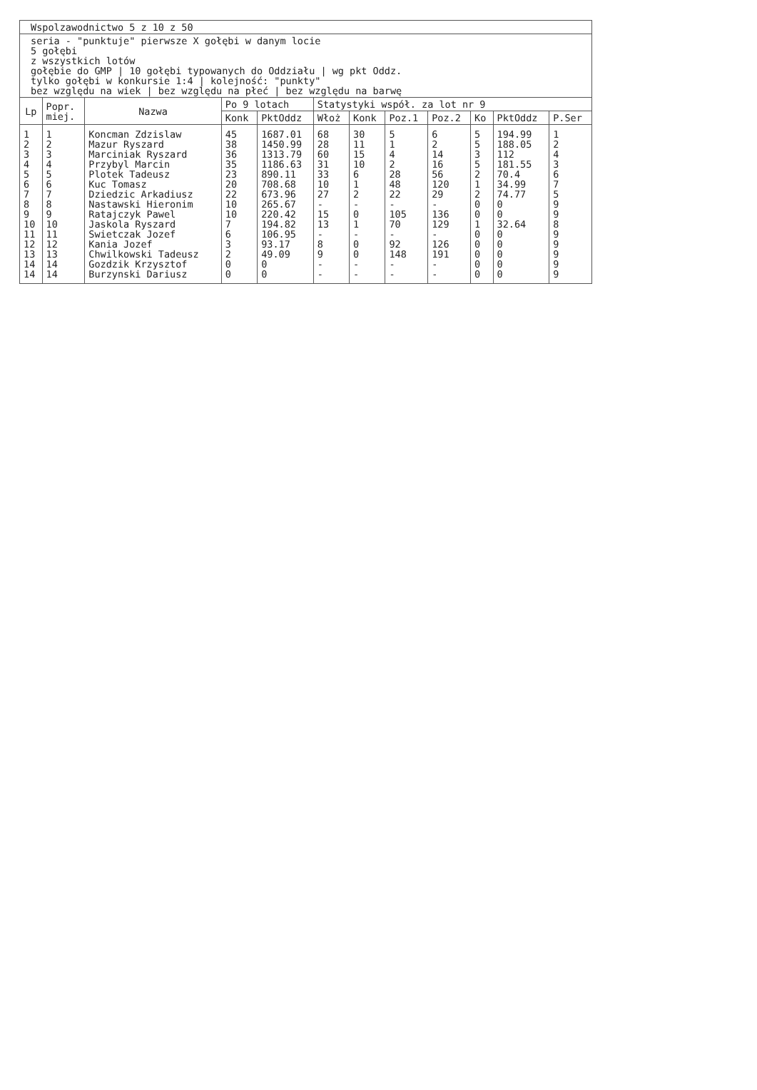Wspolzawodnictwo 5 z 10 z 50
seria - "punktuje" pierwsze X gołębi w danym locie
5 gołębi
z wszystkich lotów
gołębie do GMP | 10 gołębi typowanych do Oddziału | wg pkt Oddz.
tylko gołębi w konkursie 1:4 | kolejność: "punkty"
bez względu na wiek | bez względu na płeć | bez względu na barwę
| Lp | Popr. miej. | Nazwa | Po 9 lotach | | Statystyki współ. za lot nr 9 | | | | | | |
| --- | --- | --- | --- | --- | --- | --- | --- | --- | --- | --- | --- |
| | | | Konk | PktOddz | Włoż | Konk | Poz.1 | Poz.2 | Ko | PktOddz | P.Ser |
| 1 | 1 | Koncman Zdzislaw | 45 | 1687.01 | 68 | 30 | 5 | 6 | 5 | 194.99 | 1 |
| 2 | 2 | Mazur Ryszard | 38 | 1450.99 | 28 | 11 | 1 | 2 | 5 | 188.05 | 2 |
| 3 | 3 | Marciniak Ryszard | 36 | 1313.79 | 60 | 15 | 4 | 14 | 3 | 112 | 4 |
| 4 | 4 | Przybyl Marcin | 35 | 1186.63 | 31 | 10 | 2 | 16 | 5 | 181.55 | 3 |
| 5 | 5 | Plotek Tadeusz | 23 | 890.11 | 33 | 6 | 28 | 56 | 2 | 70.4 | 6 |
| 6 | 6 | Kuc Tomasz | 20 | 708.68 | 10 | 1 | 48 | 120 | 1 | 34.99 | 7 |
| 7 | 7 | Dziedzic Arkadiusz | 22 | 673.96 | 27 | 2 | 22 | 29 | 2 | 74.77 | 5 |
| 8 | 8 | Nastawski Hieronim | 10 | 265.67 | - | - | - | - | 0 | 0 | 9 |
| 9 | 9 | Ratajczyk Pawel | 10 | 220.42 | 15 | 0 | 105 | 136 | 0 | 0 | 9 |
| 10 | 10 | Jaskola Ryszard | 7 | 194.82 | 13 | 1 | 70 | 129 | 1 | 32.64 | 8 |
| 11 | 11 | Swietczak Jozef | 6 | 106.95 | - | - | - | - | 0 | 0 | 9 |
| 12 | 12 | Kania Jozef | 3 | 93.17 | 8 | 0 | 92 | 126 | 0 | 0 | 9 |
| 13 | 13 | Chwilkowski Tadeusz | 2 | 49.09 | 9 | 0 | 148 | 191 | 0 | 0 | 9 |
| 14 | 14 | Gozdzik Krzysztof | 0 | 0 | - | - | - | - | 0 | 0 | 9 |
| 14 | 14 | Burzynski Dariusz | 0 | 0 | - | - | - | - | 0 | 0 | 9 |